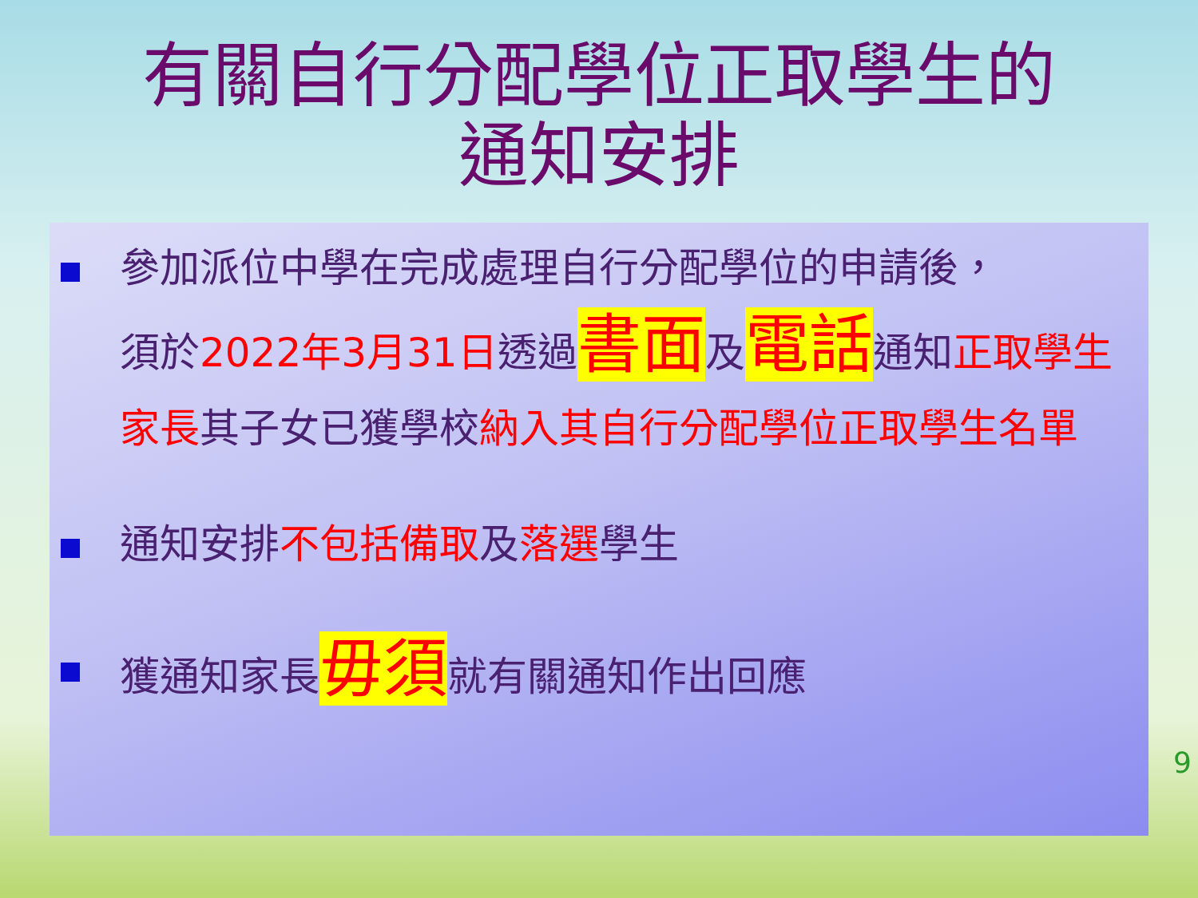有關自行分配學位正取學生的
通知安排
參加派位中學在完成處理自行分配學位的申請後，
須於2022年3月31日透過書面及電話通知正取學生家長其子女已獲學校納入其自行分配學位正取學生名單
通知安排不包括備取及落選學生
獲通知家長毋須就有關通知作出回應
9